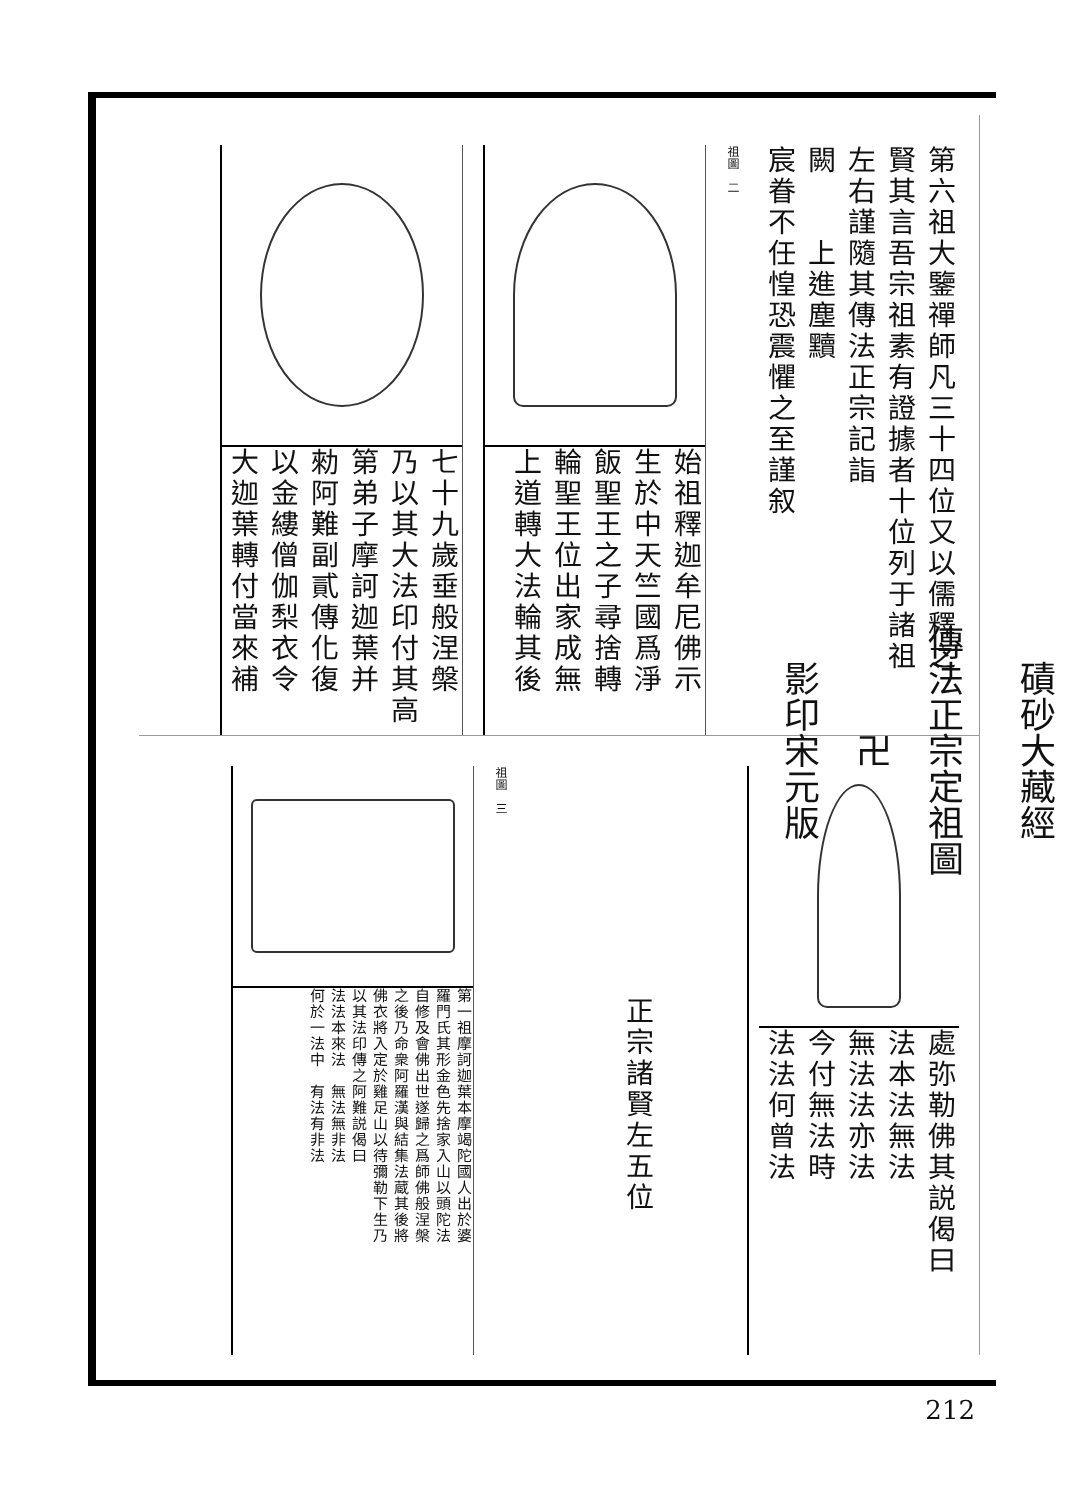磧砂大藏經
傳法正宗定祖圖
卍
影印宋元版
第六祖大鑒禪師凡三十四位又以儒釋之
賢其言吾宗祖素有證據者十位列于諸祖
左右謹隨其傳法正宗記詣
闕　　上進塵黷
宸眷不任惶恐震懼之至謹叙
祖圖　二
始祖釋迦牟尼佛示
生於中天竺國爲淨
飯聖王之子尋捨轉
輪聖王位出家成無
上道轉大法輪其後
七十九歲垂般涅槃
乃以其大法印付其高
第弟子摩訶迦葉并
勑阿難副貳傳化復
以金縷僧伽梨衣令
大迦葉轉付當來補
處弥勒佛其説偈曰
法本法無法
無法法亦法
今付無法時
法法何曾法
正宗諸賢左五位
祖圖　三
第一祖摩訶迦葉本摩竭陀國人出於婆
羅門氏其形金色先捨家入山以頭陀法
自修及會佛出世遂歸之爲師佛般涅槃
之後乃命衆阿羅漢與結集法蔵其後將
佛衣將入定於雞足山以待彌勒下生乃
以其法印傳之阿難説偈曰
法法本來法　無法無非法
何於一法中　有法有非法
212